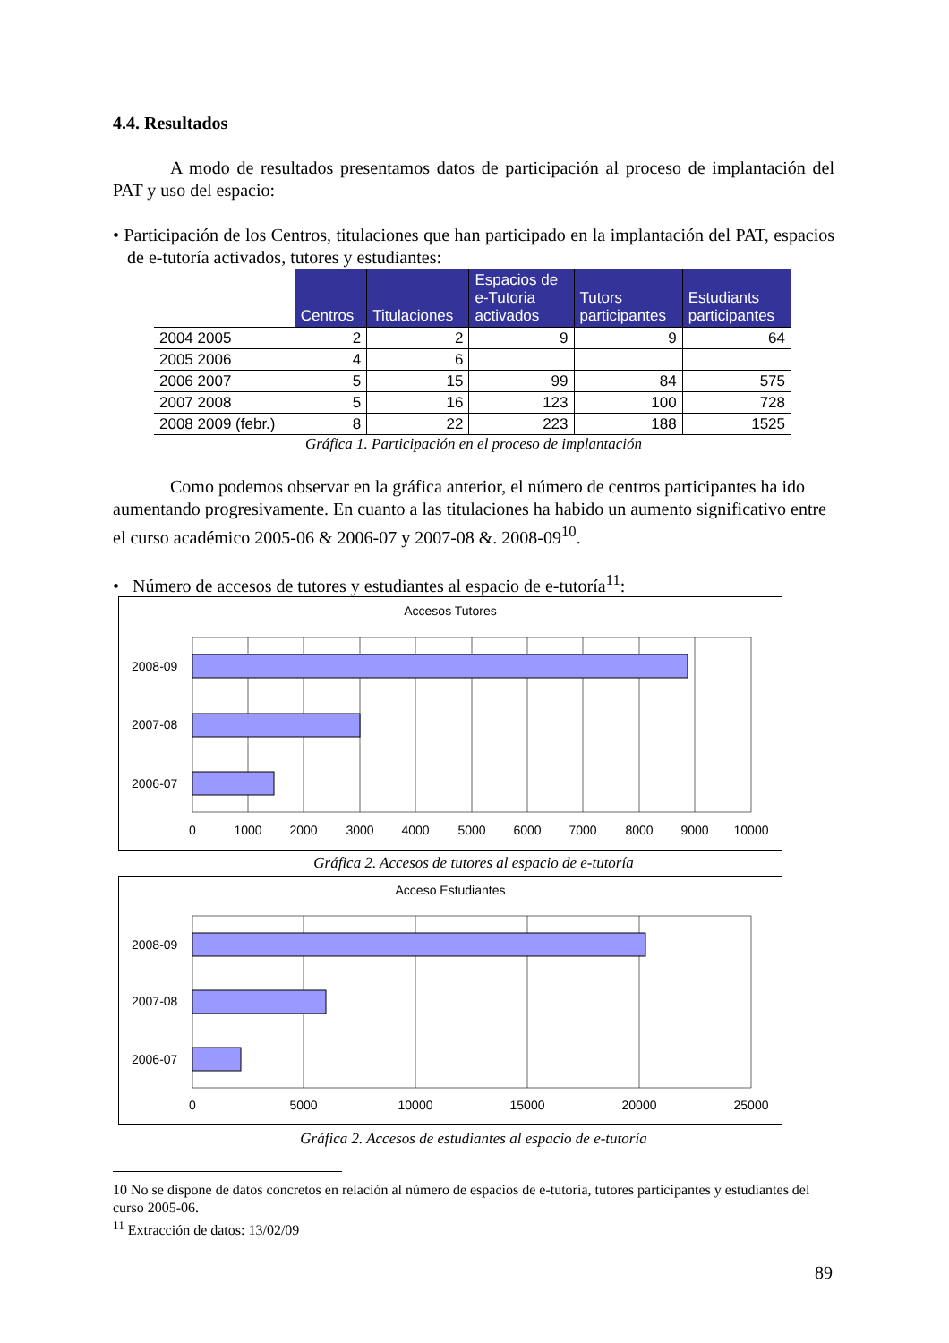4.4. Resultados
A modo de resultados presentamos datos de participación al proceso de implantación del PAT y uso del espacio:
• Participación de los Centros, titulaciones que han participado en la implantación del PAT, espacios de e-tutoría activados, tutores y estudiantes:
| | Centros | Titulaciones | Espacios de e-Tutoria activados | Tutors participantes | Estudiants participantes |
| --- | --- | --- | --- | --- | --- |
| 2004 2005 | 2 | 2 | 9 | 9 | 64 |
| 2005 2006 | 4 | 6 | | | |
| 2006 2007 | 5 | 15 | 99 | 84 | 575 |
| 2007 2008 | 5 | 16 | 123 | 100 | 728 |
| 2008 2009 (febr.) | 8 | 22 | 223 | 188 | 1525 |
Gráfica 1. Participación en el proceso de implantación
Como podemos observar en la gráfica anterior, el número de centros participantes ha ido aumentando progresivamente. En cuanto a las titulaciones ha habido un aumento significativo entre el curso académico 2005-06 & 2006-07 y 2007-08 &. 2008-09<sup>10</sup>.
• Número de accesos de tutores y estudiantes al espacio de e-tutoría<sup>11</sup>:
Accesos Tutores
2008-09
2007-08
2006-07
0
1000
2000
3000
4000
5000
6000
7000
8000
9000
10000
Gráfica 2. Accesos de tutores al espacio de e-tutoría
Acceso Estudiantes
2008-09
2007-08
2006-07
0
5000
10000
15000
20000
25000
Gráfica 2. Accesos de estudiantes al espacio de e-tutoría
10 No se dispone de datos concretos en relación al número de espacios de e-tutoría, tutores participantes y estudiantes del curso 2005-06.
<sup>11</sup> Extracción de datos: 13/02/09
89